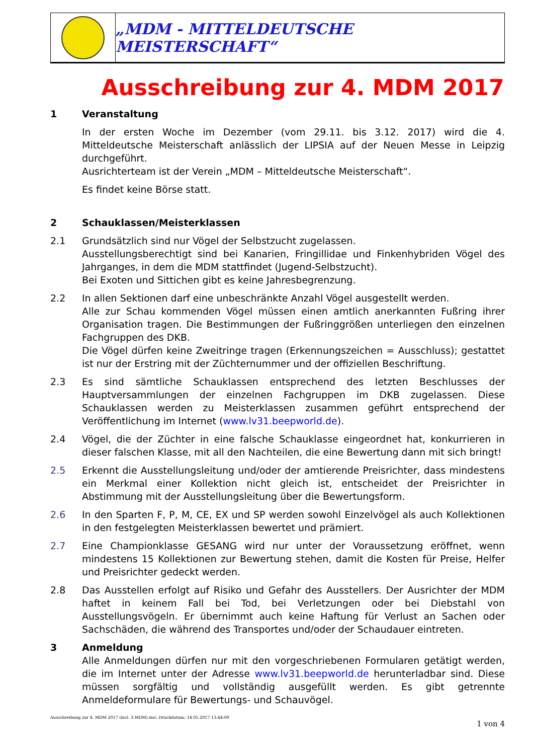„MDM - MITTELDEUTSCHE MEISTERSCHAFT“
Ausschreibung zur 4. MDM 2017
1 Veranstaltung
In der ersten Woche im Dezember (vom 29.11. bis 3.12. 2017) wird die 4. Mitteldeutsche Meisterschaft anlässlich der LIPSIA auf der Neuen Messe in Leipzig durchgeführt.
Ausrichterteam ist der Verein „MDM – Mitteldeutsche Meisterschaft“.
Es findet keine Börse statt.
2 Schauklassen/Meisterklassen
2.1 Grundsätzlich sind nur Vögel der Selbstzucht zugelassen.
Ausstellungsberechtigt sind bei Kanarien, Fringillidae und Finkenhybriden Vögel des Jahrganges, in dem die MDM stattfindet (Jugend-Selbstzucht).
Bei Exoten und Sittichen gibt es keine Jahresbegrenzung.
2.2 In allen Sektionen darf eine unbeschränkte Anzahl Vögel ausgestellt werden.
Alle zur Schau kommenden Vögel müssen einen amtlich anerkannten Fußring ihrer Organisation tragen. Die Bestimmungen der Fußringgrößen unterliegen den einzelnen Fachgruppen des DKB.
Die Vögel dürfen keine Zweitringe tragen (Erkennungszeichen = Ausschluss); gestattet ist nur der Erstring mit der Züchternummer und der offiziellen Beschriftung.
2.3 Es sind sämtliche Schauklassen entsprechend des letzten Beschlusses der Hauptversammlungen der einzelnen Fachgruppen im DKB zugelassen. Diese Schauklassen werden zu Meisterklassen zusammen geführt entsprechend der Veröffentlichung im Internet (www.lv31.beepworld.de).
2.4 Vögel, die der Züchter in eine falsche Schauklasse eingeordnet hat, konkurrieren in dieser falschen Klasse, mit all den Nachteilen, die eine Bewertung dann mit sich bringt!
2.5 Erkennt die Ausstellungsleitung und/oder der amtierende Preisrichter, dass mindestens ein Merkmal einer Kollektion nicht gleich ist, entscheidet der Preisrichter in Abstimmung mit der Ausstellungsleitung über die Bewertungsform.
2.6 In den Sparten F, P, M, CE, EX und SP werden sowohl Einzelvögel als auch Kollektionen in den festgelegten Meisterklassen bewertet und prämiert.
2.7 Eine Championklasse GESANG wird nur unter der Voraussetzung eröffnet, wenn mindestens 15 Kollektionen zur Bewertung stehen, damit die Kosten für Preise, Helfer und Preisrichter gedeckt werden.
2.8 Das Ausstellen erfolgt auf Risiko und Gefahr des Ausstellers. Der Ausrichter der MDM haftet in keinem Fall bei Tod, bei Verletzungen oder bei Diebstahl von Ausstellungsvögeln. Er übernimmt auch keine Haftung für Verlust an Sachen oder Sachschäden, die während des Transportes und/oder der Schaudauer eintreten.
3 Anmeldung
Alle Anmeldungen dürfen nur mit den vorgeschriebenen Formularen getätigt werden, die im Internet unter der Adresse www.lv31.beepworld.de herunterladbar sind. Diese müssen sorgfältig und vollständig ausgefüllt werden. Es gibt getrennte Anmeldeformulare für Bewertungs- und Schauvögel.
Ausschreibung zur 4. MDM 2017 (incl. 3.MDM).doc; Druckdatum: 14.05.2017 13:44:00 1 von 4